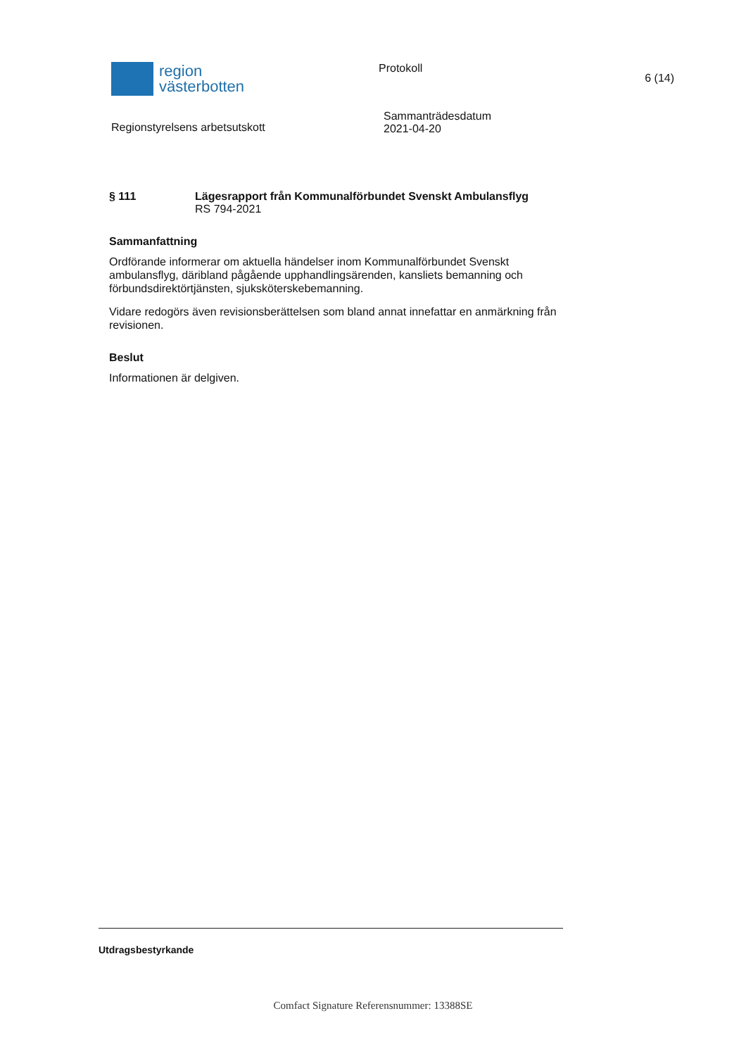region
västerbotten
Protokoll
6 (14)
Regionstyrelsens arbetsutskott
Sammanträdesdatum
2021-04-20
§ 111 Lägesrapport från Kommunalförbundet Svenskt Ambulansflyg
RS 794-2021
Sammanfattning
Ordförande informerar om aktuella händelser inom Kommunalförbundet Svenskt ambulansflyg, däribland pågående upphandlingsärenden, kansliets bemanning och förbundsdirektörtjänsten, sjuksköterskebemanning.
Vidare redogörs även revisionsberättelsen som bland annat innefattar en anmärkning från revisionen.
Beslut
Informationen är delgiven.
Utdragsbestyrkande
Comfact Signature Referensnummer: 13388SE